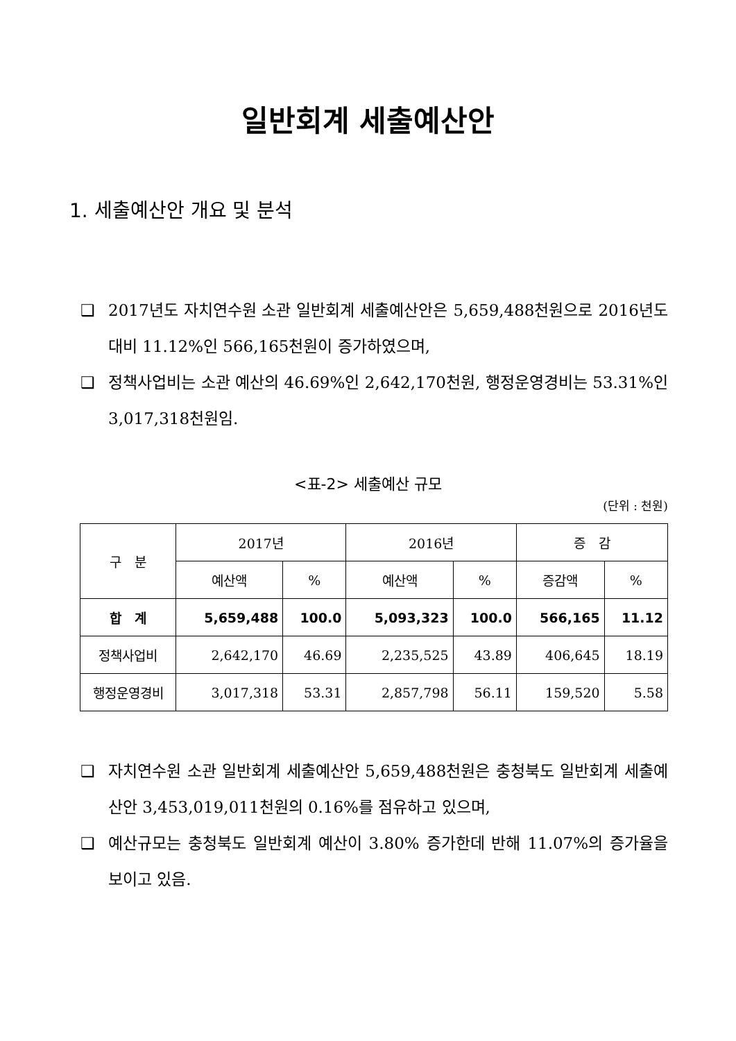일반회계 세출예산안
1. 세출예산안 개요 및 분석
❑ 2017년도 자치연수원 소관 일반회계 세출예산안은 5,659,488천원으로 2016년도 대비 11.12%인 566,165천원이 증가하였으며,
❑ 정책사업비는 소관 예산의 46.69%인 2,642,170천원, 행정운영경비는 53.31%인 3,017,318천원임.
<표-2> 세출예산 규모
(단위 : 천원)
| 구 분 | 2017년 | | 2016년 | | 증 감 | |
| --- | --- | --- | --- | --- | --- | --- |
| | 예산액 | % | 예산액 | % | 증감액 | % |
| 합 계 | 5,659,488 | 100.0 | 5,093,323 | 100.0 | 566,165 | 11.12 |
| 정책사업비 | 2,642,170 | 46.69 | 2,235,525 | 43.89 | 406,645 | 18.19 |
| 행정운영경비 | 3,017,318 | 53.31 | 2,857,798 | 56.11 | 159,520 | 5.58 |
❑ 자치연수원 소관 일반회계 세출예산안 5,659,488천원은 충청북도 일반회계 세출예산안 3,453,019,011천원의 0.16%를 점유하고 있으며,
❑ 예산규모는 충청북도 일반회계 예산이 3.80% 증가한데 반해 11.07%의 증가율을 보이고 있음.